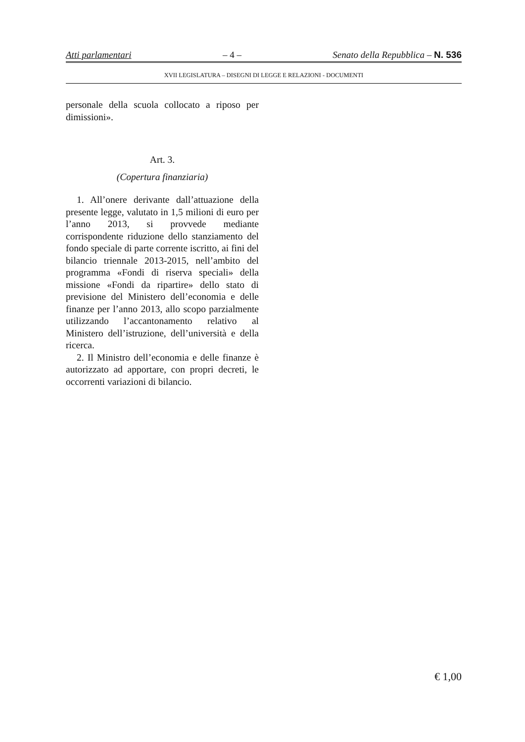Atti parlamentari – 4 – Senato della Repubblica – N. 536
XVII LEGISLATURA – DISEGNI DI LEGGE E RELAZIONI - DOCUMENTI
personale della scuola collocato a riposo per dimissioni».
Art. 3.
(Copertura finanziaria)
1. All’onere derivante dall’attuazione della presente legge, valutato in 1,5 milioni di euro per l’anno 2013, si provvede mediante corrispondente riduzione dello stanziamento del fondo speciale di parte corrente iscritto, ai fini del bilancio triennale 2013-2015, nell’ambito del programma «Fondi di riserva speciali» della missione «Fondi da ripartire» dello stato di previsione del Ministero dell’economia e delle finanze per l’anno 2013, allo scopo parzialmente utilizzando l’accantonamento relativo al Ministero dell’istruzione, dell’università e della ricerca.
2. Il Ministro dell’economia e delle finanze è autorizzato ad apportare, con propri decreti, le occorrenti variazioni di bilancio.
€ 1,00